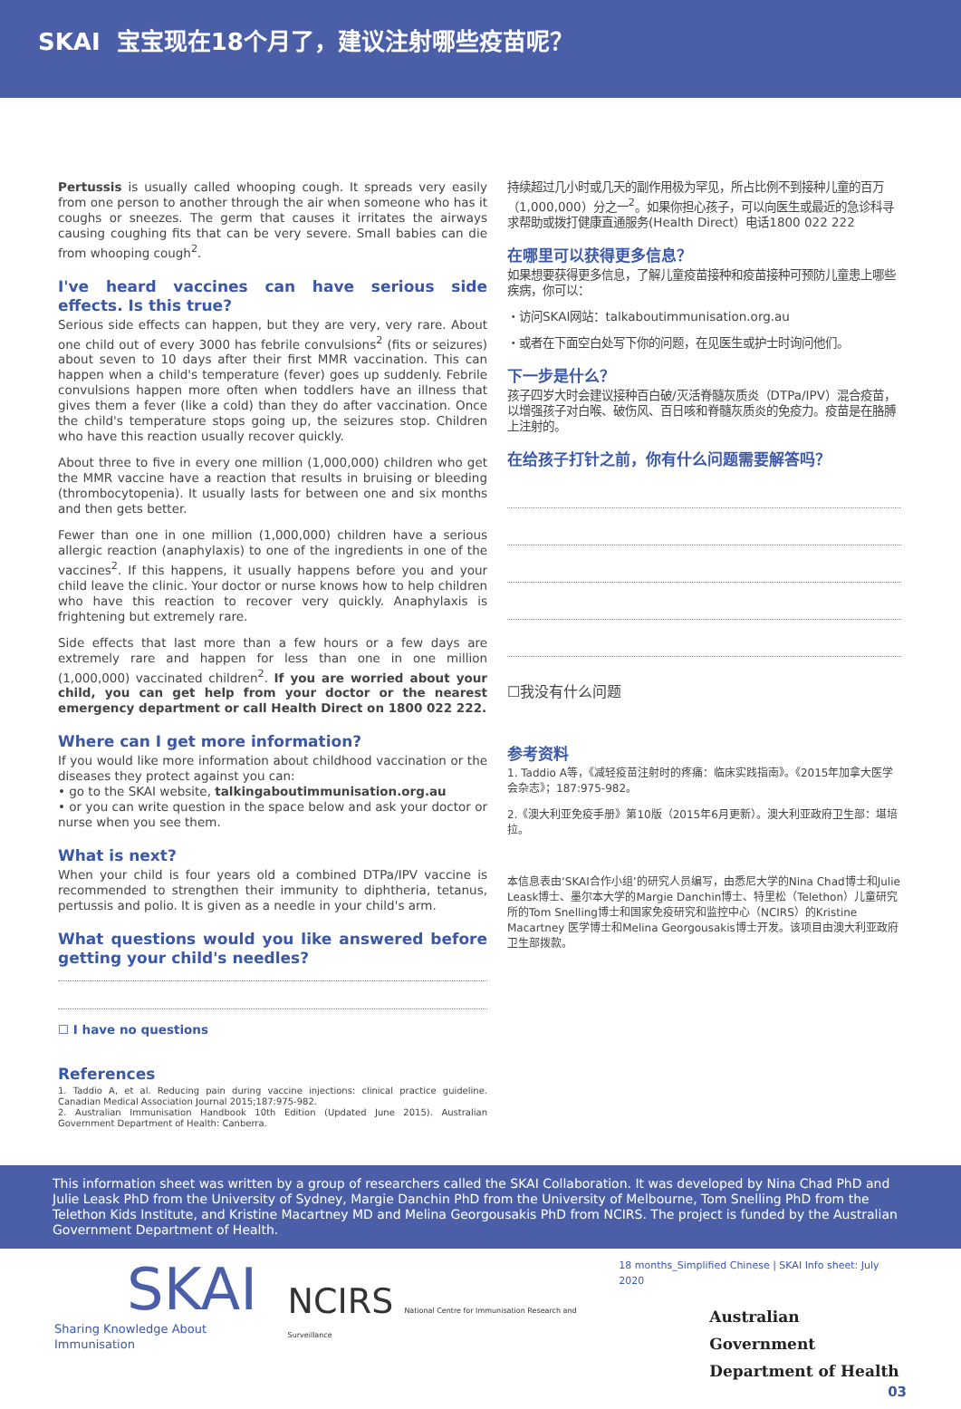SKAI 宝宝现在18个月了，建议注射哪些疫苗呢？
Pertussis is usually called whooping cough. It spreads very easily from one person to another through the air when someone who has it coughs or sneezes. The germ that causes it irritates the airways causing coughing fits that can be very severe. Small babies can die from whooping cough<sup>2</sup>.
I've heard vaccines can have serious side effects. Is this true?
Serious side effects can happen, but they are very, very rare. About one child out of every 3000 has febrile convulsions<sup>2</sup> (fits or seizures) about seven to 10 days after their first MMR vaccination. This can happen when a child's temperature (fever) goes up suddenly. Febrile convulsions happen more often when toddlers have an illness that gives them a fever (like a cold) than they do after vaccination. Once the child's temperature stops going up, the seizures stop. Children who have this reaction usually recover quickly.
About three to five in every one million (1,000,000) children who get the MMR vaccine have a reaction that results in bruising or bleeding (thrombocytopenia). It usually lasts for between one and six months and then gets better.
Fewer than one in one million (1,000,000) children have a serious allergic reaction (anaphylaxis) to one of the ingredients in one of the vaccines<sup>2</sup>. If this happens, it usually happens before you and your child leave the clinic. Your doctor or nurse knows how to help children who have this reaction to recover very quickly. Anaphylaxis is frightening but extremely rare.
Side effects that last more than a few hours or a few days are extremely rare and happen for less than one in one million (1,000,000) vaccinated children<sup>2</sup>. If you are worried about your child, you can get help from your doctor or the nearest emergency department or call Health Direct on 1800 022 222.
Where can I get more information?
If you would like more information about childhood vaccination or the diseases they protect against you can:
• go to the SKAI website, talkingaboutimmunisation.org.au
• or you can write question in the space below and ask your doctor or nurse when you see them.
What is next?
When your child is four years old a combined DTPa/IPV vaccine is recommended to strengthen their immunity to diphtheria, tetanus, pertussis and polio. It is given as a needle in your child's arm.
What questions would you like answered before getting your child's needles?
☐ I have no questions
References
1. Taddio A, et al. Reducing pain during vaccine injections: clinical practice guideline. Canadian Medical Association Journal 2015;187:975-982.
2. Australian Immunisation Handbook 10th Edition (Updated June 2015). Australian Government Department of Health: Canberra.
持续超过几小时或几天的副作用极为罕见，所占比例不到接种儿童的百万（1,000,000）分之一<sup>2</sup>。如果你担心孩子，可以向医生或最近的急诊科寻求帮助或拨打健康直通服务(Health Direct）电话1800 022 222
在哪里可以获得更多信息？
如果想要获得更多信息，了解儿童疫苗接种和疫苗接种可预防儿童患上哪些疾病，你可以：
・访问SKAI网站：talkaboutimmunisation.org.au
・或者在下面空白处写下你的问题，在见医生或护士时询问他们。
下一步是什么？
孩子四岁大时会建议接种百白破/灭活脊髓灰质炎（DTPa/IPV）混合疫苗，以增强孩子对白喉、破伤风、百日咳和脊髓灰质炎的免疫力。疫苗是在胳膊上注射的。
在给孩子打针之前，你有什么问题需要解答吗？
☐我没有什么问题
参考资料
1. Taddio A等，《减轻疫苗注射时的疼痛：临床实践指南》。《2015年加拿大医学会杂志》；187:975-982。
2.《澳大利亚免疫手册》第10版（2015年6月更新）。澳大利亚政府卫生部：堪培拉。
本信息表由‘SKAI合作小组’的研究人员编写，由悉尼大学的Nina Chad博士和Julie Leask博士、墨尔本大学的Margie Danchin博士、特里松（Telethon）儿童研究所的Tom Snelling博士和国家免疫研究和监控中心（NCIRS）的Kristine Macartney 医学博士和Melina Georgousakis博士开发。该项目由澳大利亚政府卫生部拨款。
This information sheet was written by a group of researchers called the SKAI Collaboration. It was developed by Nina Chad PhD and Julie Leask PhD from the University of Sydney, Margie Danchin PhD from the University of Melbourne, Tom Snelling PhD from the Telethon Kids Institute, and Kristine Macartney MD and Melina Georgousakis PhD from NCIRS. The project is funded by the Australian Government Department of Health.
SKAI
Sharing Knowledge About Immunisation
NCIRS National Centre for Immunisation Research and Surveillance
18 months_Simplified Chinese | SKAI Info sheet: July 2020
Australian Government
Department of Health
03